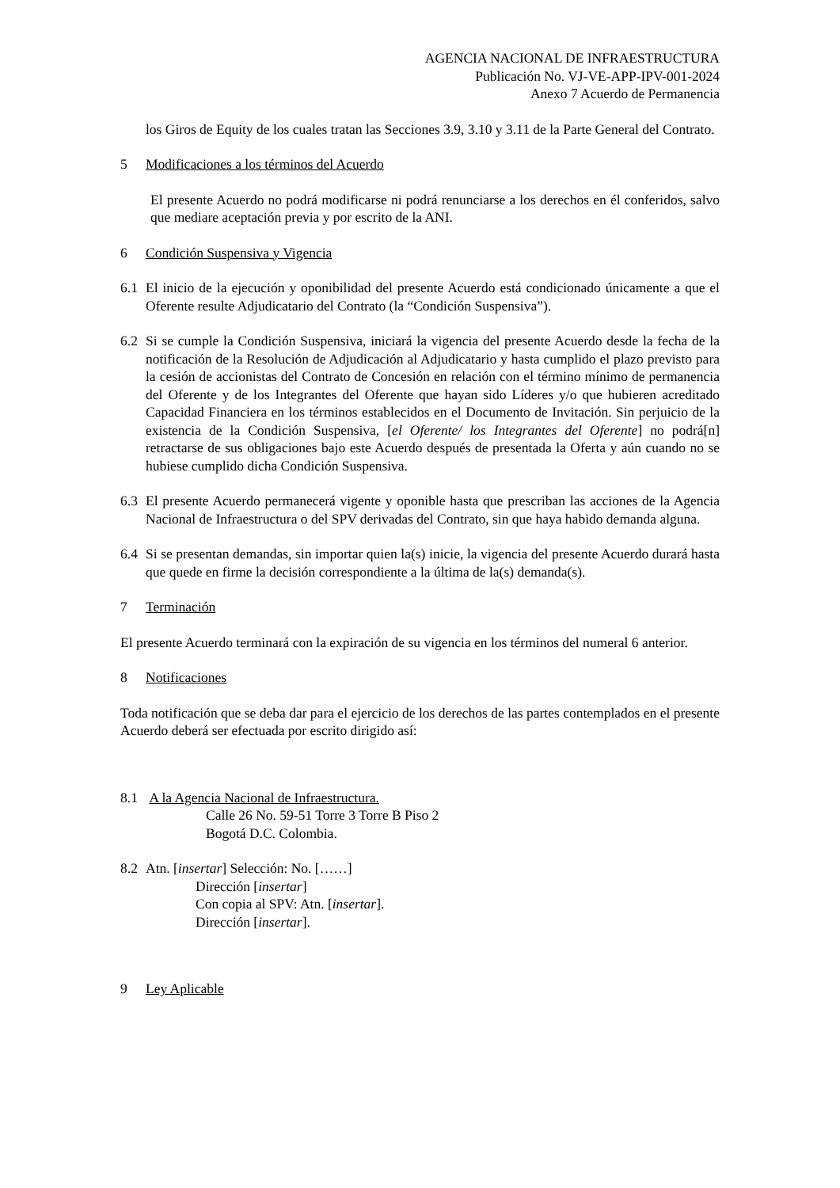AGENCIA NACIONAL DE INFRAESTRUCTURA
Publicación No. VJ-VE-APP-IPV-001-2024
Anexo 7 Acuerdo de Permanencia
los Giros de Equity de los cuales tratan las Secciones 3.9, 3.10 y 3.11 de la Parte General del Contrato.
5 Modificaciones a los términos del Acuerdo
El presente Acuerdo no podrá modificarse ni podrá renunciarse a los derechos en él conferidos, salvo que mediare aceptación previa y por escrito de la ANI.
6 Condición Suspensiva y Vigencia
6.1 El inicio de la ejecución y oponibilidad del presente Acuerdo está condicionado únicamente a que el Oferente resulte Adjudicatario del Contrato (la “Condición Suspensiva”).
6.2 Si se cumple la Condición Suspensiva, iniciará la vigencia del presente Acuerdo desde la fecha de la notificación de la Resolución de Adjudicación al Adjudicatario y hasta cumplido el plazo previsto para la cesión de accionistas del Contrato de Concesión en relación con el término mínimo de permanencia del Oferente y de los Integrantes del Oferente que hayan sido Líderes y/o que hubieren acreditado Capacidad Financiera en los términos establecidos en el Documento de Invitación. Sin perjuicio de la existencia de la Condición Suspensiva, [el Oferente/ los Integrantes del Oferente] no podrá[n] retractarse de sus obligaciones bajo este Acuerdo después de presentada la Oferta y aún cuando no se hubiese cumplido dicha Condición Suspensiva.
6.3 El presente Acuerdo permanecerá vigente y oponible hasta que prescriban las acciones de la Agencia Nacional de Infraestructura o del SPV derivadas del Contrato, sin que haya habido demanda alguna.
6.4 Si se presentan demandas, sin importar quien la(s) inicie, la vigencia del presente Acuerdo durará hasta que quede en firme la decisión correspondiente a la última de la(s) demanda(s).
7 Terminación
El presente Acuerdo terminará con la expiración de su vigencia en los términos del numeral 6 anterior.
8 Notificaciones
Toda notificación que se deba dar para el ejercicio de los derechos de las partes contemplados en el presente Acuerdo deberá ser efectuada por escrito dirigido así:
8.1 A la Agencia Nacional de Infraestructura.
Calle 26 No. 59-51 Torre 3 Torre B Piso 2
Bogotá D.C. Colombia.
8.2 Atn. [insertar] Selección: No. [……]
Dirección [insertar]
Con copia al SPV: Atn. [insertar].
Dirección [insertar].
9 Ley Aplicable